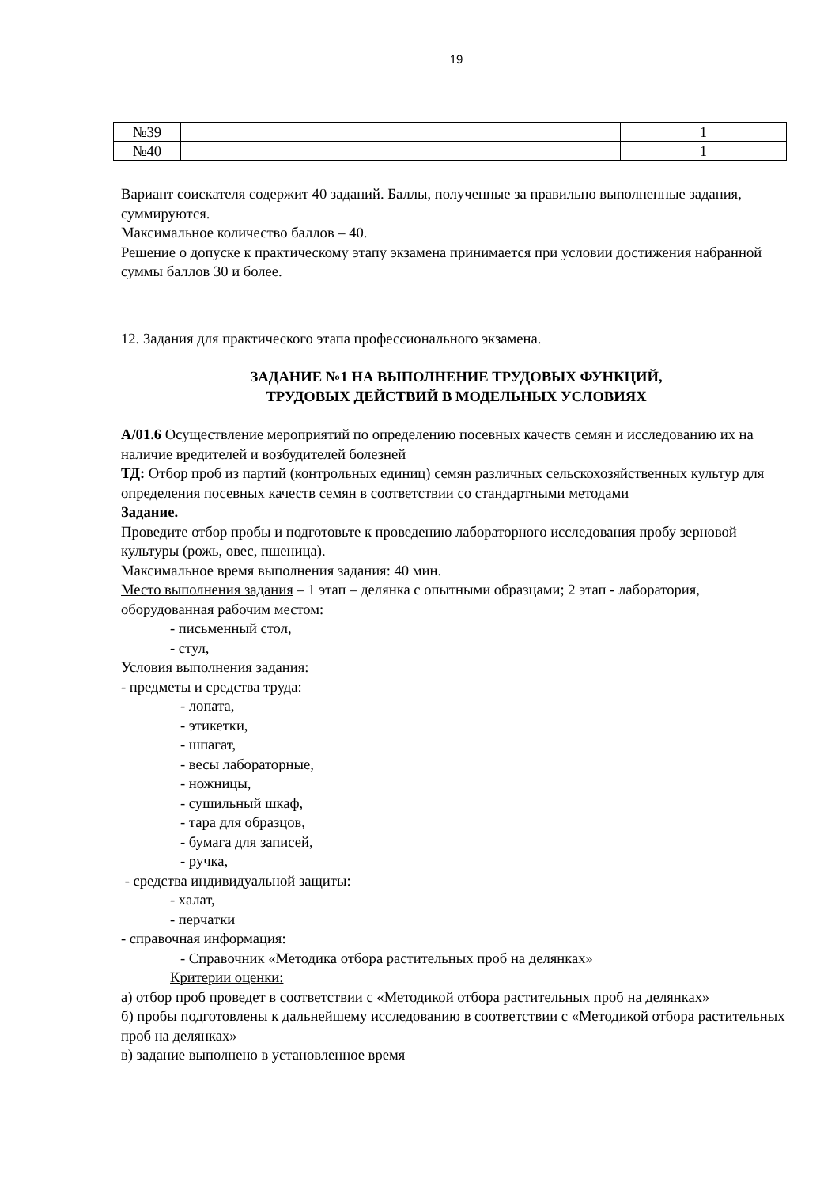19
| №39 | | 1 |
| №40 | | 1 |
Вариант соискателя содержит 40 заданий. Баллы, полученные за правильно выполненные задания, суммируются.
Максимальное количество баллов – 40.
Решение о допуске к практическому этапу экзамена принимается при условии достижения набранной суммы баллов 30 и более.
12. Задания для практического этапа профессионального экзамена.
ЗАДАНИЕ №1 НА ВЫПОЛНЕНИЕ ТРУДОВЫХ ФУНКЦИЙ,
ТРУДОВЫХ ДЕЙСТВИЙ В МОДЕЛЬНЫХ УСЛОВИЯХ
А/01.6 Осуществление мероприятий по определению посевных качеств семян и исследованию их на наличие вредителей и возбудителей болезней
ТД: Отбор проб из партий (контрольных единиц) семян различных сельскохозяйственных культур для определения посевных качеств семян в соответствии со стандартными методами
Задание.
Проведите отбор пробы и подготовьте к проведению лабораторного исследования пробу зерновой культуры (рожь, овес, пшеница).
Максимальное время выполнения задания: 40 мин.
Место выполнения задания – 1 этап – делянка с опытными образцами; 2 этап - лаборатория, оборудованная рабочим местом:
- письменный стол,
- стул,
Условия выполнения задания:
- предметы и средства труда:
- лопата,
- этикетки,
- шпагат,
- весы лабораторные,
- ножницы,
- сушильный шкаф,
- тара для образцов,
- бумага для записей,
- ручка,
- средства индивидуальной защиты:
- халат,
- перчатки
- справочная информация:
- Справочник «Методика отбора растительных проб на делянках»
Критерии оценки:
а) отбор проб проведет в соответствии с «Методикой отбора растительных проб на делянках»
б) пробы подготовлены к дальнейшему исследованию в соответствии с «Методикой отбора растительных проб на делянках»
в) задание выполнено в установленное время